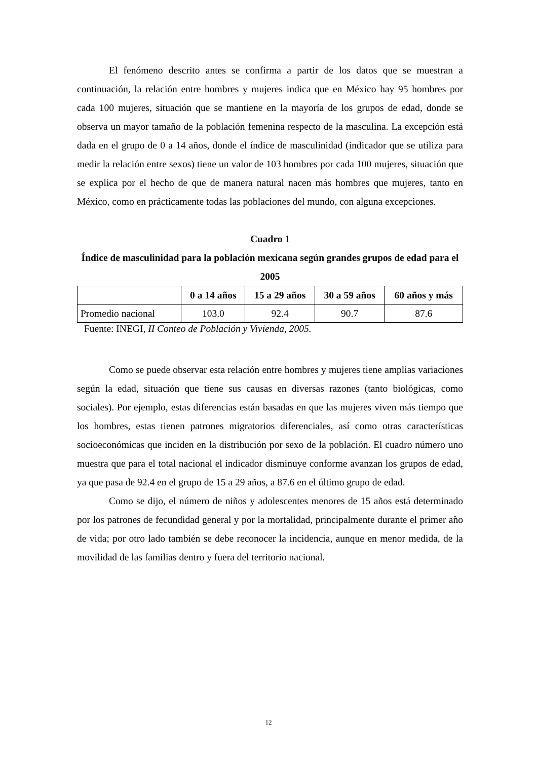El fenómeno descrito antes se confirma a partir de los datos que se muestran a continuación, la relación entre hombres y mujeres indica que en México hay 95 hombres por cada 100 mujeres, situación que se mantiene en la mayoría de los grupos de edad, donde se observa un mayor tamaño de la población femenina respecto de la masculina. La excepción está dada en el grupo de 0 a 14 años, donde el índice de masculinidad (indicador que se utiliza para medir la relación entre sexos) tiene un valor de 103 hombres por cada 100 mujeres, situación que se explica por el hecho de que de manera natural nacen más hombres que mujeres, tanto en México, como en prácticamente todas las poblaciones del mundo, con alguna excepciones.
Cuadro 1
Índice de masculinidad para la población mexicana según grandes grupos de edad para el 2005
| | 0 a 14 años | 15 a 29 años | 30 a 59 años | 60 años y más |
| --- | --- | --- | --- | --- |
| Promedio nacional | 103.0 | 92.4 | 90.7 | 87.6 |
Fuente: INEGI, II Conteo de Población y Vivienda, 2005.
Como se puede observar esta relación entre hombres y mujeres tiene amplias variaciones según la edad, situación que tiene sus causas en diversas razones (tanto biológicas, como sociales). Por ejemplo, estas diferencias están basadas en que las mujeres viven más tiempo que los hombres, estas tienen patrones migratorios diferenciales, así como otras características socioeconómicas que inciden en la distribución por sexo de la población. El cuadro número uno muestra que para el total nacional el indicador disminuye conforme avanzan los grupos de edad, ya que pasa de 92.4 en el grupo de 15 a 29 años, a 87.6 en el último grupo de edad.
Como se dijo, el número de niños y adolescentes menores de 15 años está determinado por los patrones de fecundidad general y por la mortalidad, principalmente durante el primer año de vida; por otro lado también se debe reconocer la incidencia, aunque en menor medida, de la movilidad de las familias dentro y fuera del territorio nacional.
12